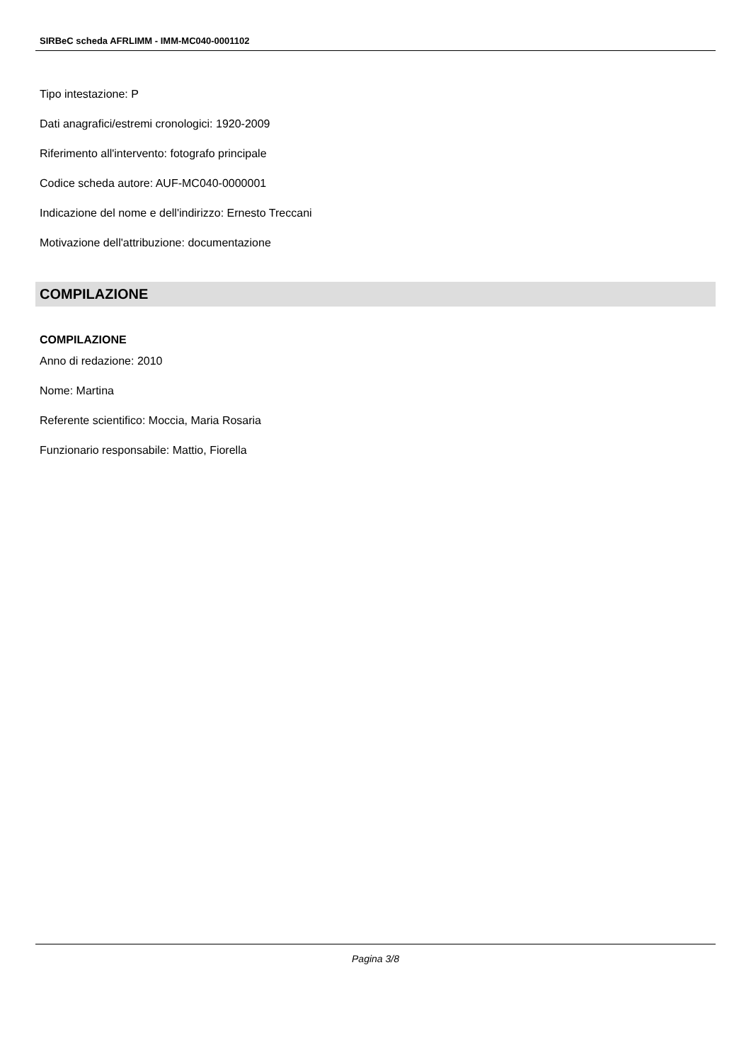SIRBeC scheda AFRLIMM - IMM-MC040-0001102
Tipo intestazione: P
Dati anagrafici/estremi cronologici: 1920-2009
Riferimento all'intervento: fotografo principale
Codice scheda autore: AUF-MC040-0000001
Indicazione del nome e dell'indirizzo: Ernesto Treccani
Motivazione dell'attribuzione: documentazione
COMPILAZIONE
COMPILAZIONE
Anno di redazione: 2010
Nome: Martina
Referente scientifico: Moccia, Maria Rosaria
Funzionario responsabile: Mattio, Fiorella
Pagina 3/8